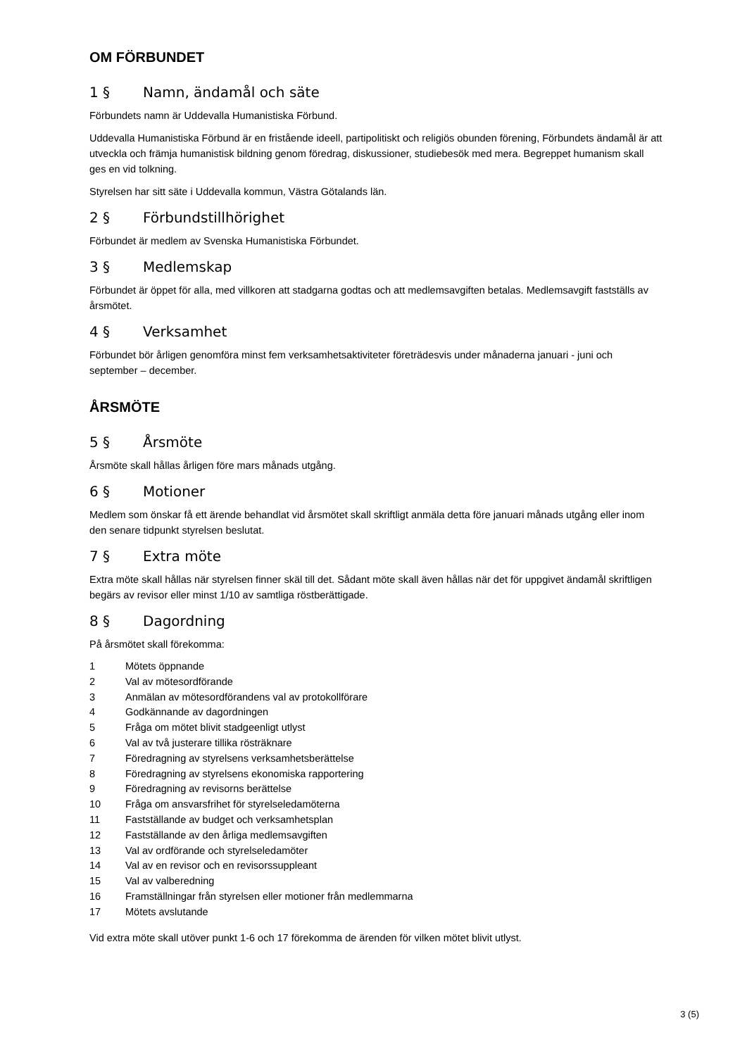OM FÖRBUNDET
1 § Namn, ändamål och säte
Förbundets namn är Uddevalla Humanistiska Förbund.
Uddevalla Humanistiska Förbund är en fristående ideell, partipolitiskt och religiös obunden förening, Förbundets ändamål är att utveckla och främja humanistisk bildning genom föredrag, diskussioner, studiebesök med mera. Begreppet humanism skall ges en vid tolkning.
Styrelsen har sitt säte i Uddevalla kommun, Västra Götalands län.
2 § Förbundstillhörighet
Förbundet är medlem av Svenska Humanistiska Förbundet.
3 § Medlemskap
Förbundet är öppet för alla, med villkoren att stadgarna godtas och att medlemsavgiften betalas. Medlemsavgift fastställs av årsmötet.
4 § Verksamhet
Förbundet bör årligen genomföra minst fem verksamhetsaktiviteter företrädesvis under månaderna januari - juni och september – december.
ÅRSMÖTE
5 § Årsmöte
Årsmöte skall hållas årligen före mars månads utgång.
6 § Motioner
Medlem som önskar få ett ärende behandlat vid årsmötet skall skriftligt anmäla detta före januari månads utgång eller inom den senare tidpunkt styrelsen beslutat.
7 § Extra möte
Extra möte skall hållas när styrelsen finner skäl till det. Sådant möte skall även hållas när det för uppgivet ändamål skriftligen begärs av revisor eller minst 1/10 av samtliga röstberättigade.
8 § Dagordning
På årsmötet skall förekomma:
1 Mötets öppnande
2 Val av mötesordförande
3 Anmälan av mötesordförandens val av protokollförare
4 Godkännande av dagordningen
5 Fråga om mötet blivit stadgeenligt utlyst
6 Val av två justerare tillika rösträknare
7 Föredragning av styrelsens verksamhetsberättelse
8 Föredragning av styrelsens ekonomiska rapportering
9 Föredragning av revisorns berättelse
10 Fråga om ansvarsfrihet för styrelseledamöterna
11 Fastställande av budget och verksamhetsplan
12 Fastställande av den årliga medlemsavgiften
13 Val av ordförande och styrelseledamöter
14 Val av en revisor och en revisorssuppleant
15 Val av valberedning
16 Framställningar från styrelsen eller motioner från medlemmarna
17 Mötets avslutande
Vid extra möte skall utöver punkt 1-6 och 17 förekomma de ärenden för vilken mötet blivit utlyst.
3 (5)